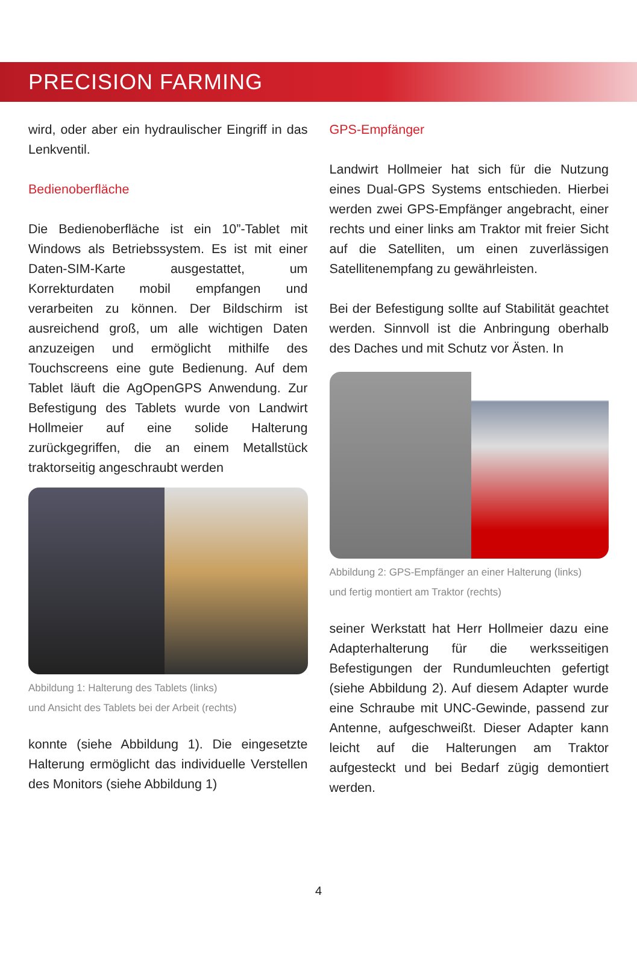PRECISION FARMING
wird, oder aber ein hydraulischer Eingriff in das Lenkventil.
Bedienoberfläche
Die Bedienoberfläche ist ein 10”-Tablet mit Windows als Betriebssystem. Es ist mit einer Daten-SIM-Karte ausgestattet, um Korrekturdaten mobil empfangen und verarbeiten zu können. Der Bildschirm ist ausreichend groß, um alle wichtigen Daten anzuzeigen und ermöglicht mithilfe des Touchscreens eine gute Bedienung. Auf dem Tablet läuft die AgOpenGPS Anwendung. Zur Befestigung des Tablets wurde von Landwirt Hollmeier auf eine solide Halterung zurückgegriffen, die an einem Metallstück traktorseitig angeschraubt werden
Abbildung 1: Halterung des Tablets (links)
und Ansicht des Tablets bei der Arbeit (rechts)
konnte (siehe Abbildung 1). Die eingesetzte Halterung ermöglicht das individuelle Verstellen des Monitors (siehe Abbildung 1)
GPS-Empfänger
Landwirt Hollmeier hat sich für die Nutzung eines Dual-GPS Systems entschieden. Hierbei werden zwei GPS-Empfänger angebracht, einer rechts und einer links am Traktor mit freier Sicht auf die Satelliten, um einen zuverlässigen Satellitenempfang zu gewährleisten.
Bei der Befestigung sollte auf Stabilität geachtet werden. Sinnvoll ist die Anbringung oberhalb des Daches und mit Schutz vor Ästen. In
Abbildung 2: GPS-Empfänger an einer Halterung (links)
und fertig montiert am Traktor (rechts)
seiner Werkstatt hat Herr Hollmeier dazu eine Adapterhalterung für die werksseitigen Befestigungen der Rundumleuchten gefertigt (siehe Abbildung 2). Auf diesem Adapter wurde eine Schraube mit UNC-Gewinde, passend zur Antenne, aufgeschweißt. Dieser Adapter kann leicht auf die Halterungen am Traktor aufgesteckt und bei Bedarf zügig demontiert werden.
4